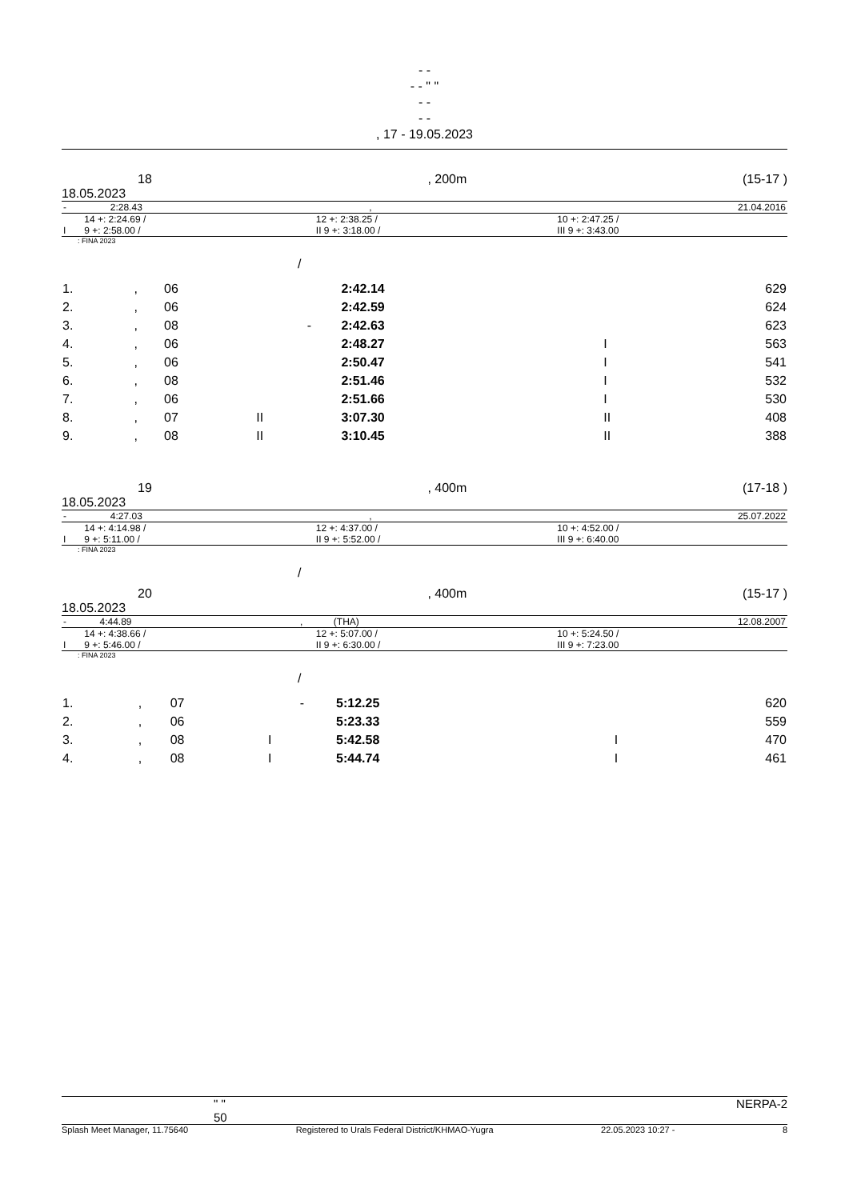- -
- - " "
- -
- -
, 17 - 19.05.2023
18, 200m (15-17 )
18.05.2023
| - | 2:28.43 | , | 21.04.2016 |
| | 14 +: 2:24.69 / | 12 +: 2:38.25 / | 10 +: 2:47.25 / |
| I | 9 +: 2:58.00 / | II 9 +: 3:18.00 / | III 9 +: 3:43.00 |
: FINA 2023
/
| 1. | , | 06 | | | 2:42.14 | | 629 |
| 2. | , | 06 | | | 2:42.59 | | 624 |
| 3. | , | 08 | | - | 2:42.63 | | 623 |
| 4. | , | 06 | | | 2:48.27 | I | 563 |
| 5. | , | 06 | | | 2:50.47 | I | 541 |
| 6. | , | 08 | | | 2:51.46 | I | 532 |
| 7. | , | 06 | | | 2:51.66 | I | 530 |
| 8. | , | 07 | II | | 3:07.30 | II | 408 |
| 9. | , | 08 | II | | 3:10.45 | II | 388 |
19, 400m (17-18 )
18.05.2023
| - | 4:27.03 | , | 25.07.2022 |
| | 14 +: 4:14.98 / | 12 +: 4:37.00 / | 10 +: 4:52.00 / |
| I | 9 +: 5:11.00 / | II 9 +: 5:52.00 / | III 9 +: 6:40.00 |
: FINA 2023
/
20, 400m (15-17 )
18.05.2023
| - | 4:44.89 | , | (THA) | 12.08.2007 |
| | 14 +: 4:38.66 / | 12 +: 5:07.00 / | 10 +: 5:24.50 / |
| I | 9 +: 5:46.00 / | II 9 +: 6:30.00 / | III 9 +: 7:23.00 |
: FINA 2023
/
| 1. | , | 07 | | - | 5:12.25 | | 620 |
| 2. | , | 06 | | | 5:23.33 | | 559 |
| 3. | , | 08 | I | | 5:42.58 | I | 470 |
| 4. | , | 08 | I | | 5:44.74 | I | 461 |
" "
50 NERPA-2
Splash Meet Manager, 11.75640 Registered to Urals Federal District/KHMAO-Yugra 22.05.2023 10:27 - 8